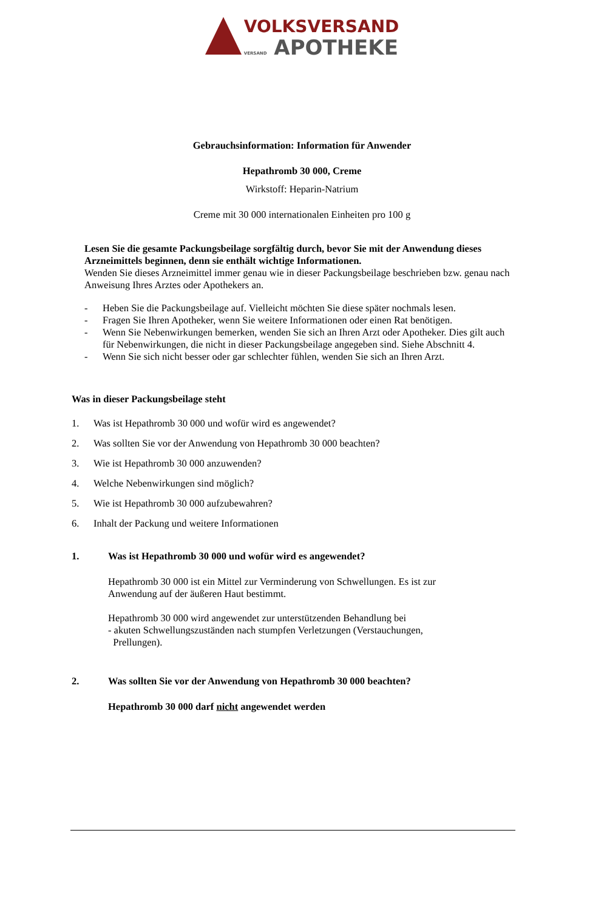VOLKSVERSAND
VERSAND APOTHEKE
Gebrauchsinformation: Information für Anwender
Hepathromb 30 000, Creme
Wirkstoff: Heparin-Natrium
Creme mit 30 000 internationalen Einheiten pro 100 g
Lesen Sie die gesamte Packungsbeilage sorgfältig durch, bevor Sie mit der Anwendung dieses Arzneimittels beginnen, denn sie enthält wichtige Informationen.
Wenden Sie dieses Arzneimittel immer genau wie in dieser Packungsbeilage beschrieben bzw. genau nach Anweisung Ihres Arztes oder Apothekers an.
- Heben Sie die Packungsbeilage auf. Vielleicht möchten Sie diese später nochmals lesen.
- Fragen Sie Ihren Apotheker, wenn Sie weitere Informationen oder einen Rat benötigen.
- Wenn Sie Nebenwirkungen bemerken, wenden Sie sich an Ihren Arzt oder Apotheker. Dies gilt auch für Nebenwirkungen, die nicht in dieser Packungsbeilage angegeben sind. Siehe Abschnitt 4.
- Wenn Sie sich nicht besser oder gar schlechter fühlen, wenden Sie sich an Ihren Arzt.
Was in dieser Packungsbeilage steht
1. Was ist Hepathromb 30 000 und wofür wird es angewendet?
2. Was sollten Sie vor der Anwendung von Hepathromb 30 000 beachten?
3. Wie ist Hepathromb 30 000 anzuwenden?
4. Welche Nebenwirkungen sind möglich?
5. Wie ist Hepathromb 30 000 aufzubewahren?
6. Inhalt der Packung und weitere Informationen
1. Was ist Hepathromb 30 000 und wofür wird es angewendet?
Hepathromb 30 000 ist ein Mittel zur Verminderung von Schwellungen. Es ist zur Anwendung auf der äußeren Haut bestimmt.
Hepathromb 30 000 wird angewendet zur unterstützenden Behandlung bei
- akuten Schwellungszuständen nach stumpfen Verletzungen (Verstauchungen,
Prellungen).
2. Was sollten Sie vor der Anwendung von Hepathromb 30 000 beachten?
Hepathromb 30 000 darf nicht angewendet werden